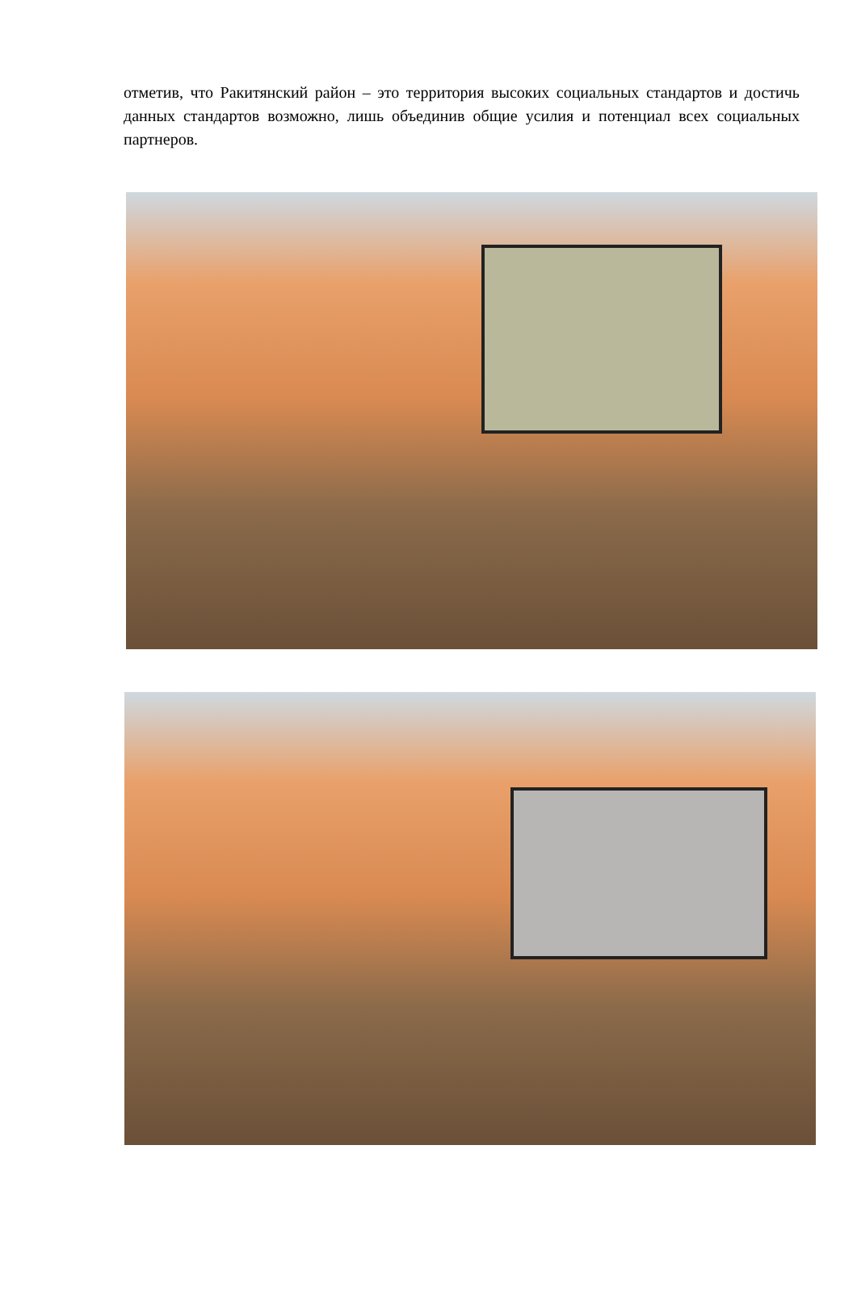отметив, что Ракитянский район – это территория высоких социальных стандартов и достичь данных стандартов возможно, лишь объединив общие усилия и потенциал всех социальных партнеров.